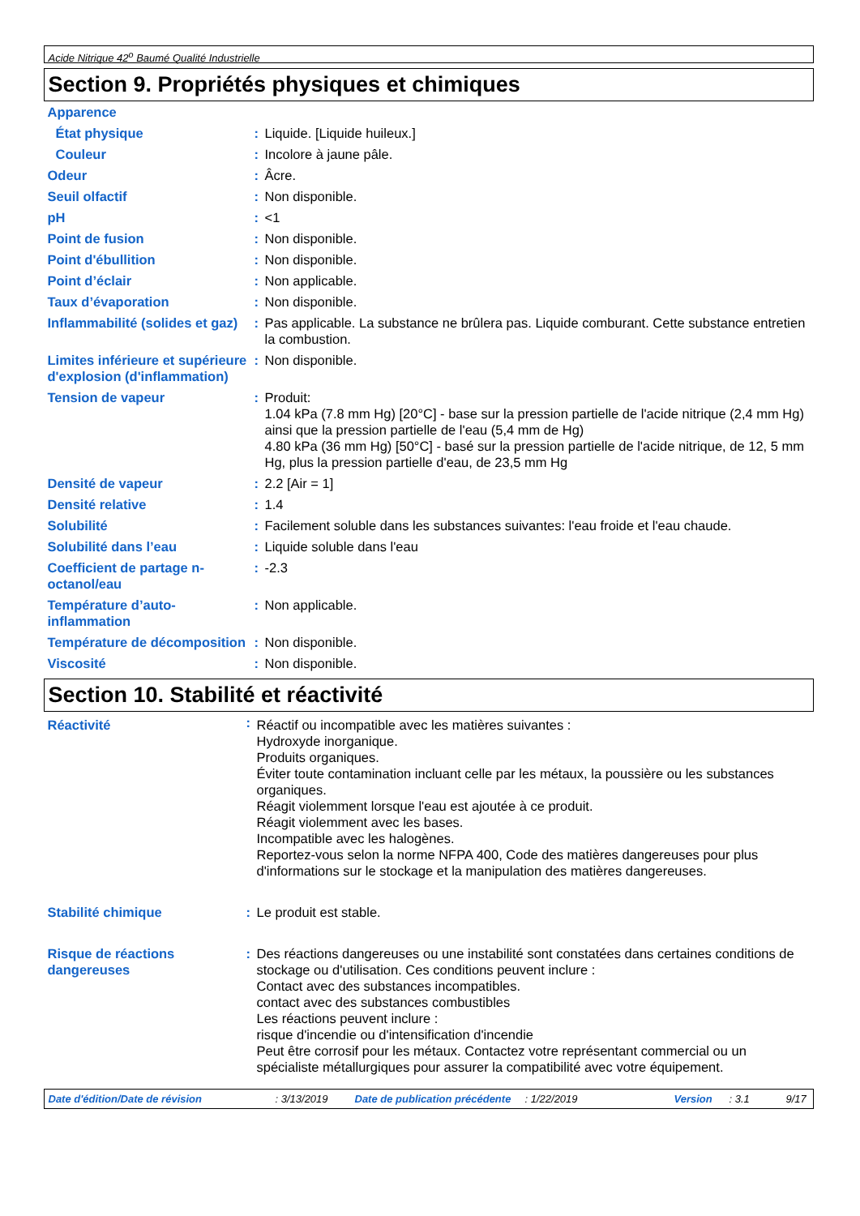Acide Nitrique 42<sup>o</sup> Baumé Qualité Industrielle
Section 9. Propriétés physiques et chimiques
| Apparence | | |
| État physique | : | Liquide. [Liquide huileux.] |
| Couleur | : | Incolore à jaune pâle. |
| Odeur | : | Âcre. |
| Seuil olfactif | : | Non disponible. |
| pH | : | <1 |
| Point de fusion | : | Non disponible. |
| Point d'ébullition | : | Non disponible. |
| Point d’éclair | : | Non applicable. |
| Taux d’évaporation | : | Non disponible. |
| Inflammabilité (solides et gaz) | : | Pas applicable. La substance ne brûlera pas. Liquide comburant. Cette substance entretien la combustion. |
| Limites inférieure et supérieure d'explosion (d'inflammation) | : | Non disponible. |
| Tension de vapeur | : | Produit: 1.04 kPa (7.8 mm Hg) [20°C] - base sur la pression partielle de l'acide nitrique (2,4 mm Hg) ainsi que la pression partielle de l'eau (5,4 mm de Hg) 4.80 kPa (36 mm Hg) [50°C] - basé sur la pression partielle de l'acide nitrique, de 12, 5 mm Hg, plus la pression partielle d'eau, de 23,5 mm Hg |
| Densité de vapeur | : | 2.2 [Air = 1] |
| Densité relative | : | 1.4 |
| Solubilité | : | Facilement soluble dans les substances suivantes: l'eau froide et l'eau chaude. |
| Solubilité dans l’eau | : | Liquide soluble dans l'eau |
| Coefficient de partage n-octanol/eau | : | -2.3 |
| Température d’auto-inflammation | : | Non applicable. |
| Température de décomposition | : | Non disponible. |
| Viscosité | : | Non disponible. |
Section 10. Stabilité et réactivité
| Réactivité | : | Réactif ou incompatible avec les matières suivantes : Hydroxyde inorganique. Produits organiques. Éviter toute contamination incluant celle par les métaux, la poussière ou les substances organiques. Réagit violemment lorsque l'eau est ajoutée à ce produit. Réagit violemment avec les bases. Incompatible avec les halogènes. Reportez-vous selon la norme NFPA 400, Code des matières dangereuses pour plus d'informations sur le stockage et la manipulation des matières dangereuses. |
| Stabilité chimique | : | Le produit est stable. |
| Risque de réactions dangereuses | : | Des réactions dangereuses ou une instabilité sont constatées dans certaines conditions de stockage ou d'utilisation. Ces conditions peuvent inclure : Contact avec des substances incompatibles. contact avec des substances combustibles Les réactions peuvent inclure : risque d'incendie ou d'intensification d'incendie Peut être corrosif pour les métaux. Contactez votre représentant commercial ou un spécialiste métallurgiques pour assurer la compatibilité avec votre équipement. |
Date d'édition/Date de révision : 3/13/2019 Date de publication précédente : 1/22/2019 Version : 3.1 9/17